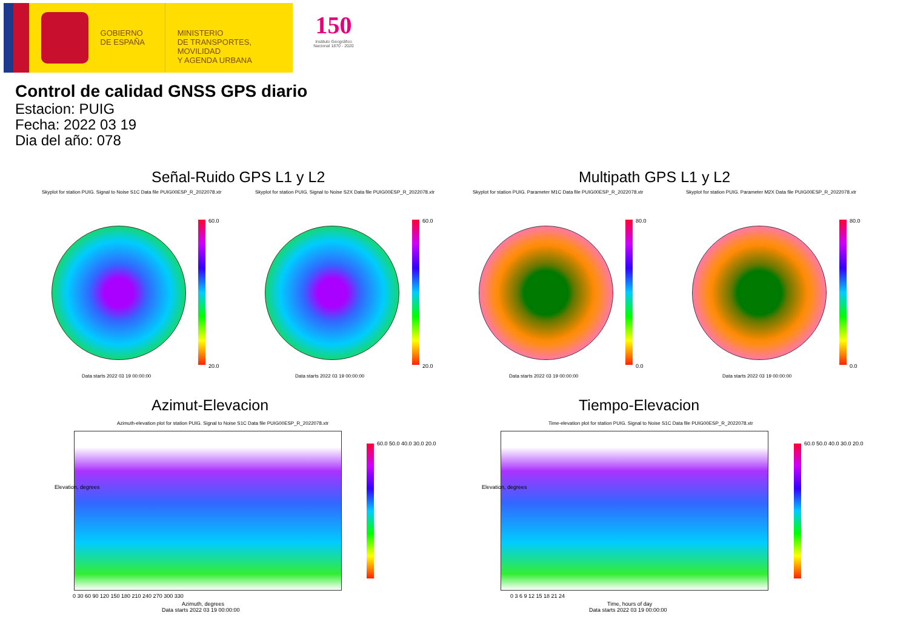GOBIERNO
DE ESPAÑA
MINISTERIO
DE TRANSPORTES, MOVILIDAD
Y AGENDA URBANA
150
Instituto Geográfico
Nacional 1870 - 2020
Control de calidad GNSS GPS diario
Estacion: PUIG
Fecha: 2022 03 19
Dia del año: 078
Señal-Ruido GPS L1 y L2 Multipath GPS L1 y L2
Skyplot for station PUIG. Signal to Noise S1C Data file PUIG00ESP_R_2022078.xtr
Skyplot for station PUIG. Signal to Noise S2X Data file PUIG00ESP_R_2022078.xtr
Skyplot for station PUIG. Parameter M1C Data file PUIG00ESP_R_2022078.xtr
Skyplot for station PUIG. Parameter M2X Data file PUIG00ESP_R_2022078.xtr
60.0
20.0
60.0
20.0
80.0
0.0
80.0
0.0
Data starts 2022 03 19 00:00:00
Data starts 2022 03 19 00:00:00
Data starts 2022 03 19 00:00:00
Data starts 2022 03 19 00:00:00
Azimut-Elevacion Tiempo-Elevacion
Azimuth-elevation plot for station PUIG. Signal to Noise S1C Data file PUIG00ESP_R_2022078.xtr
Time-elevation plot for station PUIG. Signal to Noise S1C Data file PUIG00ESP_R_2022078.xtr
0 30 60 90 120 150 180 210 240 270 300 330
Azimuth, degrees
Data starts 2022 03 19 00:00:00
0 3 6 9 12 15 18 21 24
Time, hours of day
Data starts 2022 03 19 00:00:00
Elevation, degrees Elevation, degrees
60.0 50.0 40.0 30.0 20.0 60.0 50.0 40.0 30.0 20.0